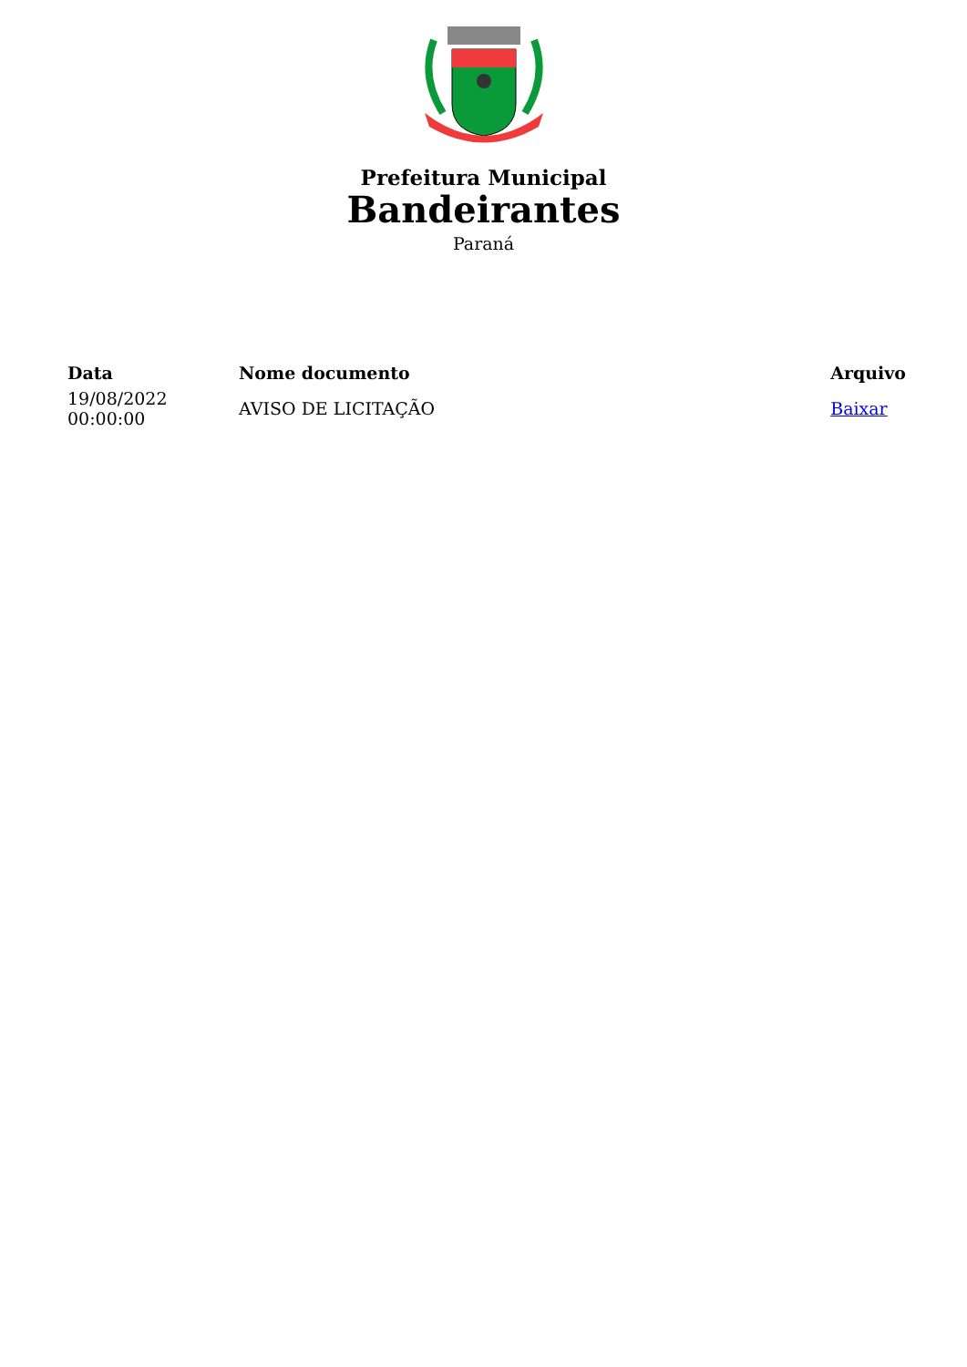Prefeitura Municipal
Bandeirantes
Paraná
| Data | Nome documento | Arquivo |
| --- | --- | --- |
| 19/08/2022 00:00:00 | AVISO DE LICITAÇÃO | Baixar |